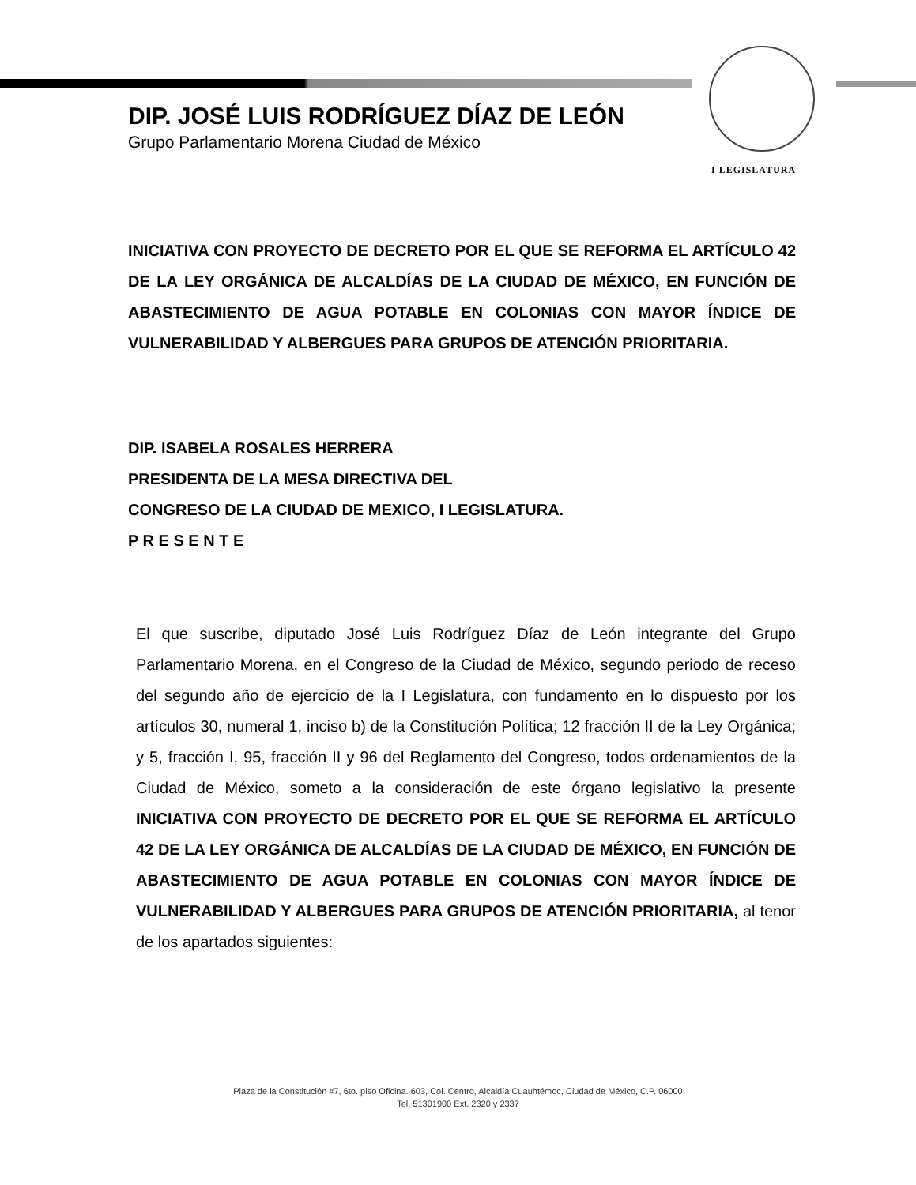DIP. JOSÉ LUIS RODRÍGUEZ DÍAZ DE LEÓN
Grupo Parlamentario Morena Ciudad de México
I LEGISLATURA
INICIATIVA CON PROYECTO DE DECRETO POR EL QUE SE REFORMA EL ARTÍCULO 42 DE LA LEY ORGÁNICA DE ALCALDÍAS DE LA CIUDAD DE MÉXICO, EN FUNCIÓN DE ABASTECIMIENTO DE AGUA POTABLE EN COLONIAS CON MAYOR ÍNDICE DE VULNERABILIDAD Y ALBERGUES PARA GRUPOS DE ATENCIÓN PRIORITARIA.
DIP. ISABELA ROSALES HERRERA
PRESIDENTA DE LA MESA DIRECTIVA DEL
CONGRESO DE LA CIUDAD DE MEXICO, I LEGISLATURA.
P R E S E N T E
El que suscribe, diputado José Luis Rodríguez Díaz de León integrante del Grupo Parlamentario Morena, en el Congreso de la Ciudad de México, segundo periodo de receso del segundo año de ejercicio de la I Legislatura, con fundamento en lo dispuesto por los artículos 30, numeral 1, inciso b) de la Constitución Política; 12 fracción II de la Ley Orgánica; y 5, fracción I, 95, fracción II y 96 del Reglamento del Congreso, todos ordenamientos de la Ciudad de México, someto a la consideración de este órgano legislativo la presente INICIATIVA CON PROYECTO DE DECRETO POR EL QUE SE REFORMA EL ARTÍCULO 42 DE LA LEY ORGÁNICA DE ALCALDÍAS DE LA CIUDAD DE MÉXICO, EN FUNCIÓN DE ABASTECIMIENTO DE AGUA POTABLE EN COLONIAS CON MAYOR ÍNDICE DE VULNERABILIDAD Y ALBERGUES PARA GRUPOS DE ATENCIÓN PRIORITARIA, al tenor de los apartados siguientes:
Plaza de la Constitución #7, 6to. piso Oficina. 603, Col. Centro, Alcaldía Cuauhtémoc, Ciudad de México, C.P. 06000
Tel. 51301900 Ext. 2320 y 2337